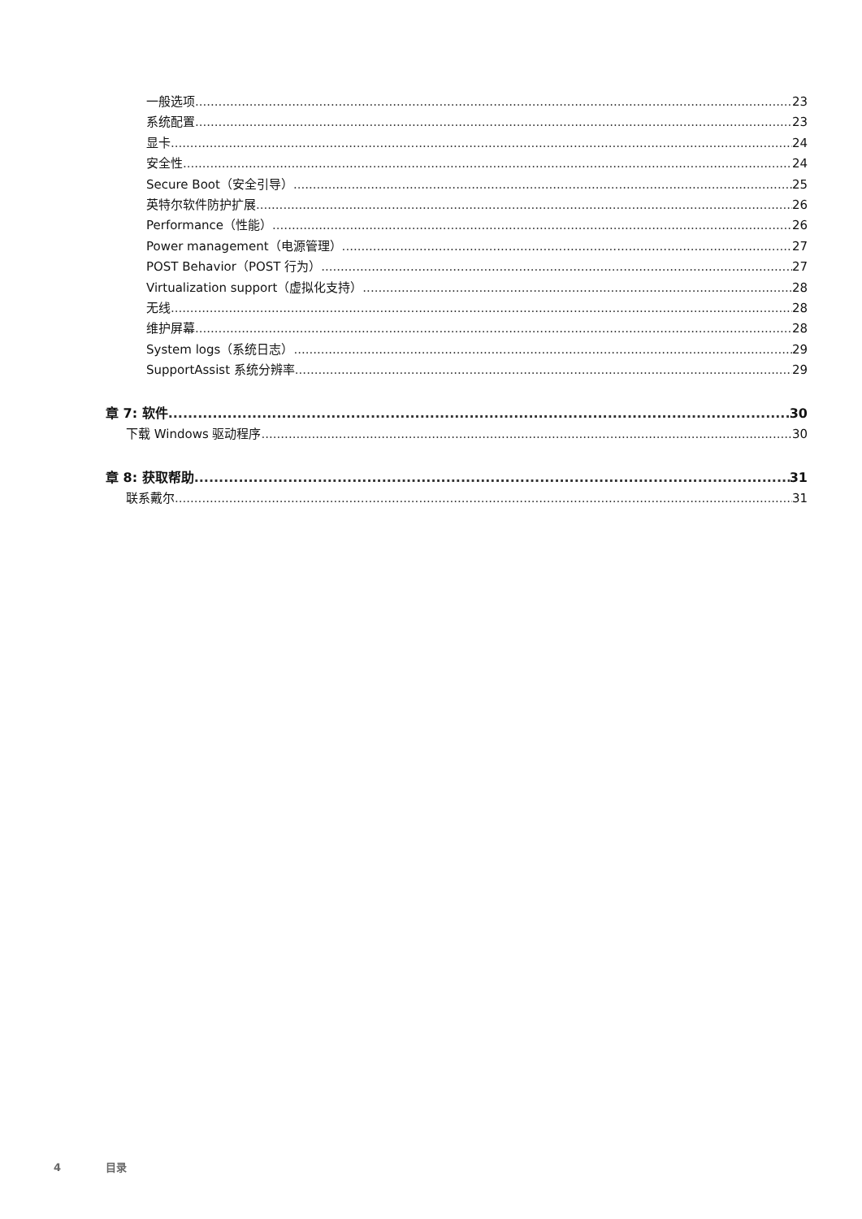一般选项 23
系统配置 23
显卡 24
安全性 24
Secure Boot（安全引导） 25
英特尔软件防护扩展 26
Performance（性能） 26
Power management（电源管理） 27
POST Behavior（POST 行为） 27
Virtualization support（虚拟化支持） 28
无线 28
维护屏幕 28
System logs（系统日志） 29
SupportAssist 系统分辨率 29
章 7: 软件 30
下载 Windows 驱动程序 30
章 8: 获取帮助 31
联系戴尔 31
4 目录